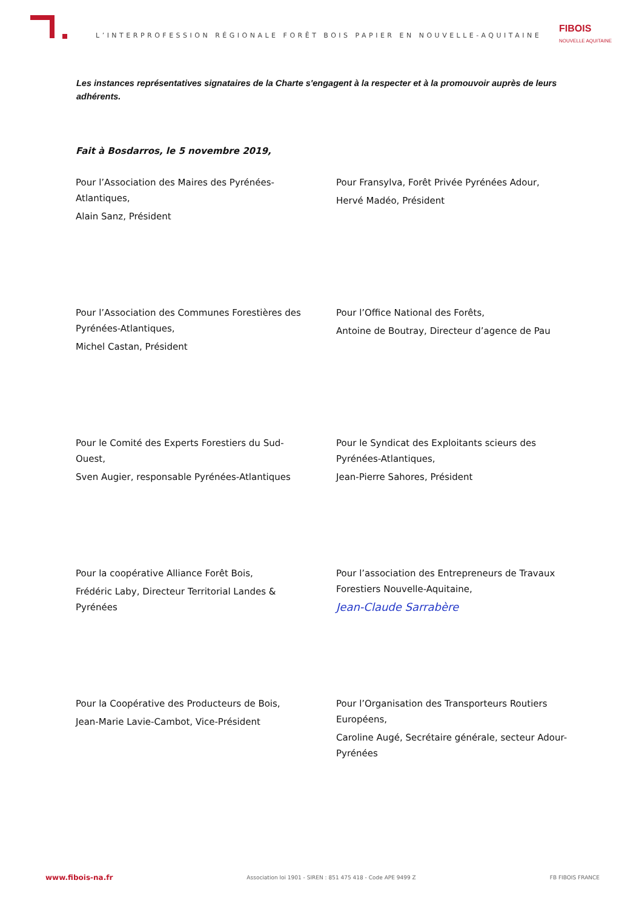L’INTERPROFESSION RÉGIONALE FORÊT BOIS PAPIER EN NOUVELLE-AQUITAINE
FIBOIS
NOUVELLE AQUITAINE
Les instances représentatives signataires de la Charte s'engagent à la respecter et à la promouvoir auprès de leurs adhérents.
Fait à Bosdarros, le 5 novembre 2019,
Pour l’Association des Maires des Pyrénées-Atlantiques,
Alain Sanz, Président
Pour Fransylva, Forêt Privée Pyrénées Adour,
Hervé Madéo, Président
Pour l’Association des Communes Forestières des Pyrénées-Atlantiques,
Michel Castan, Président
Pour l’Office National des Forêts,
Antoine de Boutray, Directeur d’agence de Pau
Pour le Comité des Experts Forestiers du Sud-Ouest,
Sven Augier, responsable Pyrénées-Atlantiques
Pour le Syndicat des Exploitants scieurs des Pyrénées-Atlantiques,
Jean-Pierre Sahores, Président
Pour la coopérative Alliance Forêt Bois,
Frédéric Laby, Directeur Territorial Landes & Pyrénées
Pour l’association des Entrepreneurs de Travaux Forestiers Nouvelle-Aquitaine,
Jean-Claude Sarrabère
Pour la Coopérative des Producteurs de Bois,
Jean-Marie Lavie-Cambot, Vice-Président
Pour l’Organisation des Transporteurs Routiers Européens,
Caroline Augé, Secrétaire générale, secteur Adour-Pyrénées
www.fibois-na.fr Association loi 1901 - SIREN : 851 475 418 - Code APE 9499 Z FB FIBOIS FRANCE